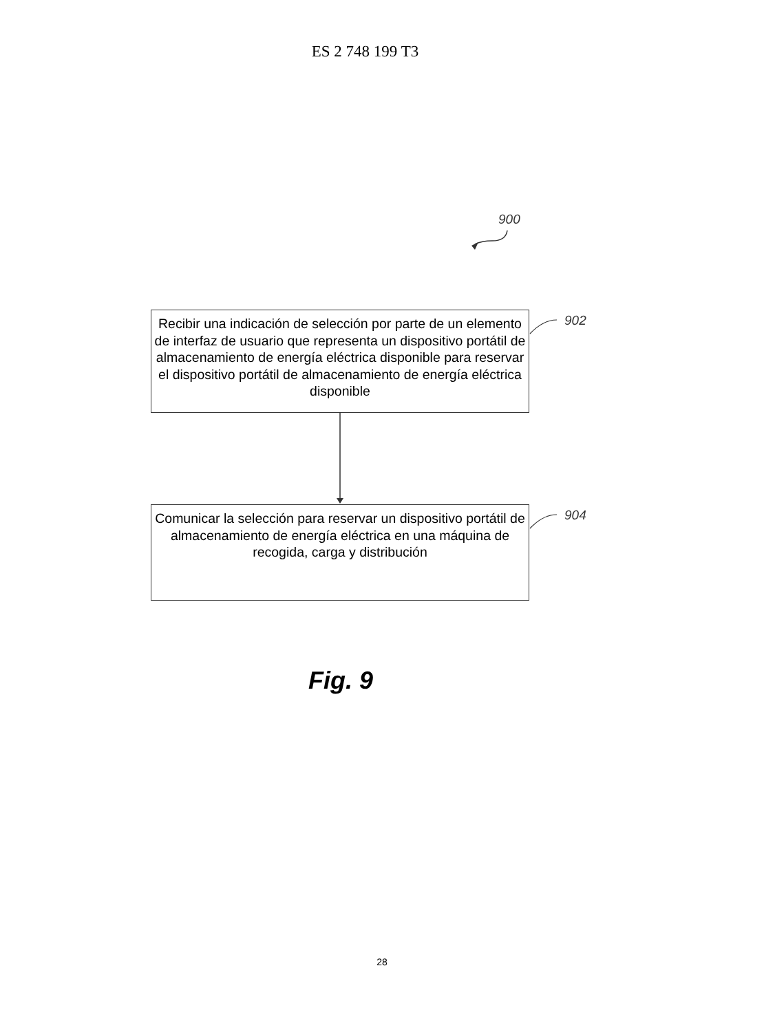ES 2 748 199 T3
900
Recibir una indicación de selección por parte de un elemento de interfaz de usuario que representa un dispositivo portátil de almacenamiento de energía eléctrica disponible para reservar el dispositivo portátil de almacenamiento de energía eléctrica disponible
902
Comunicar la selección para reservar un dispositivo portátil de almacenamiento de energía eléctrica en una máquina de recogida, carga y distribución
904
Fig. 9
28